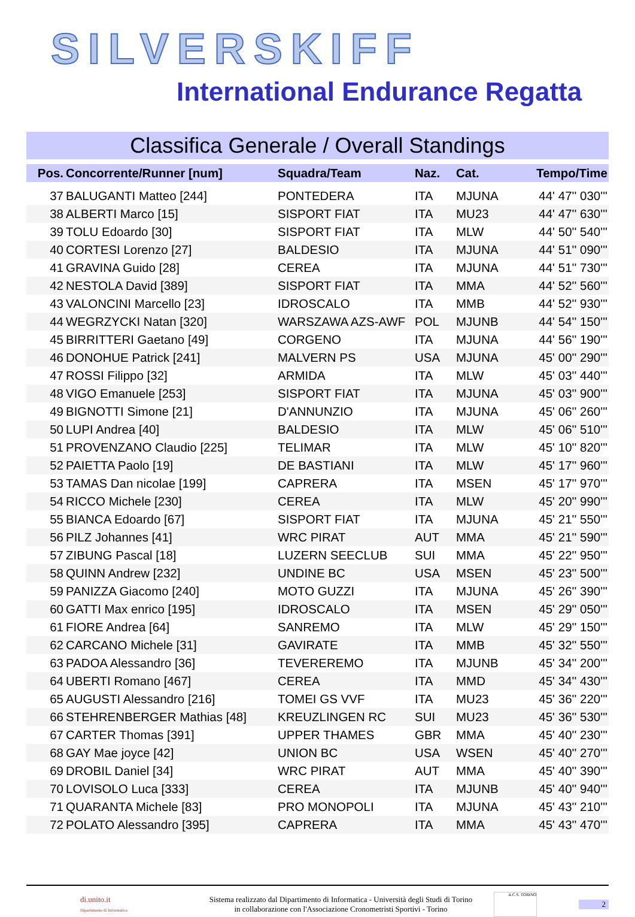SILVERSKIFF
International Endurance Regatta
Classifica Generale / Overall Standings
| Pos. | Concorrente/Runner [num] | Squadra/Team | Naz. | Cat. | Tempo/Time |
| --- | --- | --- | --- | --- | --- |
| 37 | BALUGANTI Matteo [244] | PONTEDERA | ITA | MJUNA | 44' 47'' 030''' |
| 38 | ALBERTI Marco [15] | SISPORT FIAT | ITA | MU23 | 44' 47'' 630''' |
| 39 | TOLU Edoardo [30] | SISPORT FIAT | ITA | MLW | 44' 50'' 540''' |
| 40 | CORTESI Lorenzo [27] | BALDESIO | ITA | MJUNA | 44' 51'' 090''' |
| 41 | GRAVINA Guido [28] | CEREA | ITA | MJUNA | 44' 51'' 730''' |
| 42 | NESTOLA David [389] | SISPORT FIAT | ITA | MMA | 44' 52'' 560''' |
| 43 | VALONCINI Marcello [23] | IDROSCALO | ITA | MMB | 44' 52'' 930''' |
| 44 | WEGRZYCKI Natan [320] | WARSZAWA AZS-AWF | POL | MJUNB | 44' 54'' 150''' |
| 45 | BIRRITTERI Gaetano [49] | CORGENO | ITA | MJUNA | 44' 56'' 190''' |
| 46 | DONOHUE Patrick [241] | MALVERN PS | USA | MJUNA | 45' 00'' 290''' |
| 47 | ROSSI Filippo [32] | ARMIDA | ITA | MLW | 45' 03'' 440''' |
| 48 | VIGO Emanuele [253] | SISPORT FIAT | ITA | MJUNA | 45' 03'' 900''' |
| 49 | BIGNOTTI Simone [21] | D'ANNUNZIO | ITA | MJUNA | 45' 06'' 260''' |
| 50 | LUPI Andrea [40] | BALDESIO | ITA | MLW | 45' 06'' 510''' |
| 51 | PROVENZANO Claudio [225] | TELIMAR | ITA | MLW | 45' 10'' 820''' |
| 52 | PAIETTA Paolo [19] | DE BASTIANI | ITA | MLW | 45' 17'' 960''' |
| 53 | TAMAS Dan nicolae [199] | CAPRERA | ITA | MSEN | 45' 17'' 970''' |
| 54 | RICCO Michele [230] | CEREA | ITA | MLW | 45' 20'' 990''' |
| 55 | BIANCA Edoardo [67] | SISPORT FIAT | ITA | MJUNA | 45' 21'' 550''' |
| 56 | PILZ Johannes [41] | WRC PIRAT | AUT | MMA | 45' 21'' 590''' |
| 57 | ZIBUNG Pascal [18] | LUZERN SEECLUB | SUI | MMA | 45' 22'' 950''' |
| 58 | QUINN Andrew [232] | UNDINE BC | USA | MSEN | 45' 23'' 500''' |
| 59 | PANIZZA Giacomo [240] | MOTO GUZZI | ITA | MJUNA | 45' 26'' 390''' |
| 60 | GATTI Max enrico [195] | IDROSCALO | ITA | MSEN | 45' 29'' 050''' |
| 61 | FIORE Andrea [64] | SANREMO | ITA | MLW | 45' 29'' 150''' |
| 62 | CARCANO Michele [31] | GAVIRATE | ITA | MMB | 45' 32'' 550''' |
| 63 | PADOA Alessandro [36] | TEVEREREMO | ITA | MJUNB | 45' 34'' 200''' |
| 64 | UBERTI Romano [467] | CEREA | ITA | MMD | 45' 34'' 430''' |
| 65 | AUGUSTI Alessandro [216] | TOMEI GS VVF | ITA | MU23 | 45' 36'' 220''' |
| 66 | STEHRENBERGER Mathias [48] | KREUZLINGEN RC | SUI | MU23 | 45' 36'' 530''' |
| 67 | CARTER Thomas [391] | UPPER THAMES | GBR | MMA | 45' 40'' 230''' |
| 68 | GAY Mae joyce [42] | UNION BC | USA | WSEN | 45' 40'' 270''' |
| 69 | DROBIL Daniel [34] | WRC PIRAT | AUT | MMA | 45' 40'' 390''' |
| 70 | LOVISOLO Luca [333] | CEREA | ITA | MJUNB | 45' 40'' 940''' |
| 71 | QUARANTA Michele [83] | PRO MONOPOLI | ITA | MJUNA | 45' 43'' 210''' |
| 72 | POLATO Alessandro [395] | CAPRERA | ITA | MMA | 45' 43'' 470''' |
di.unito.it
Dipartimento di Informatica
Sistema realizzato dal Dipartimento di Informatica - Università degli Studi di Torino
in collaborazione con l'Associazione Cronometristi Sportivi - Torino
A.C.S. TORINO
2